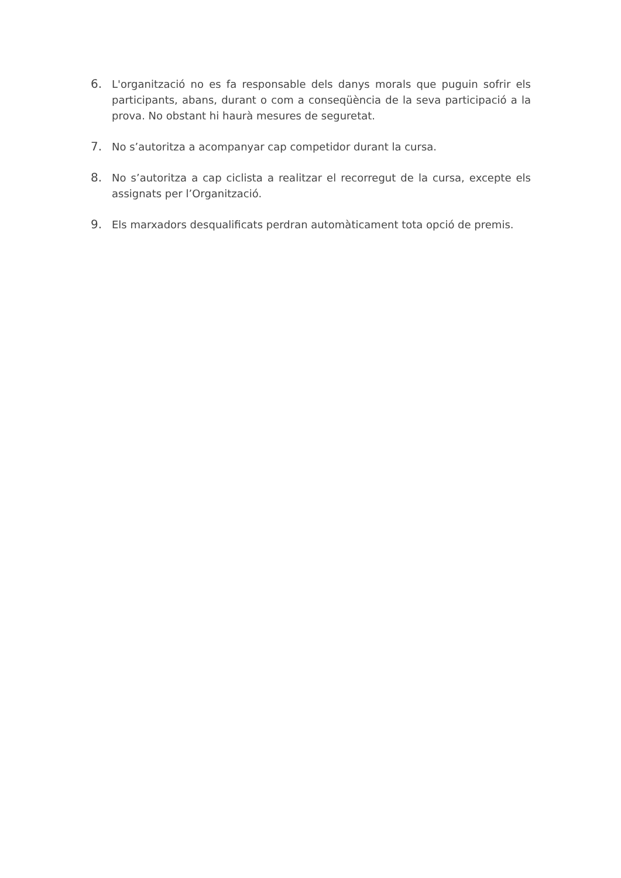6. L'organització no es fa responsable dels danys morals que puguin sofrir els participants, abans, durant o com a conseqüència de la seva participació a la prova. No obstant hi haurà mesures de seguretat.
7. No s’autoritza a acompanyar cap competidor durant la cursa.
8. No s’autoritza a cap ciclista a realitzar el recorregut de la cursa, excepte els assignats per l’Organització.
9. Els marxadors desqualificats perdran automàticament tota opció de premis.